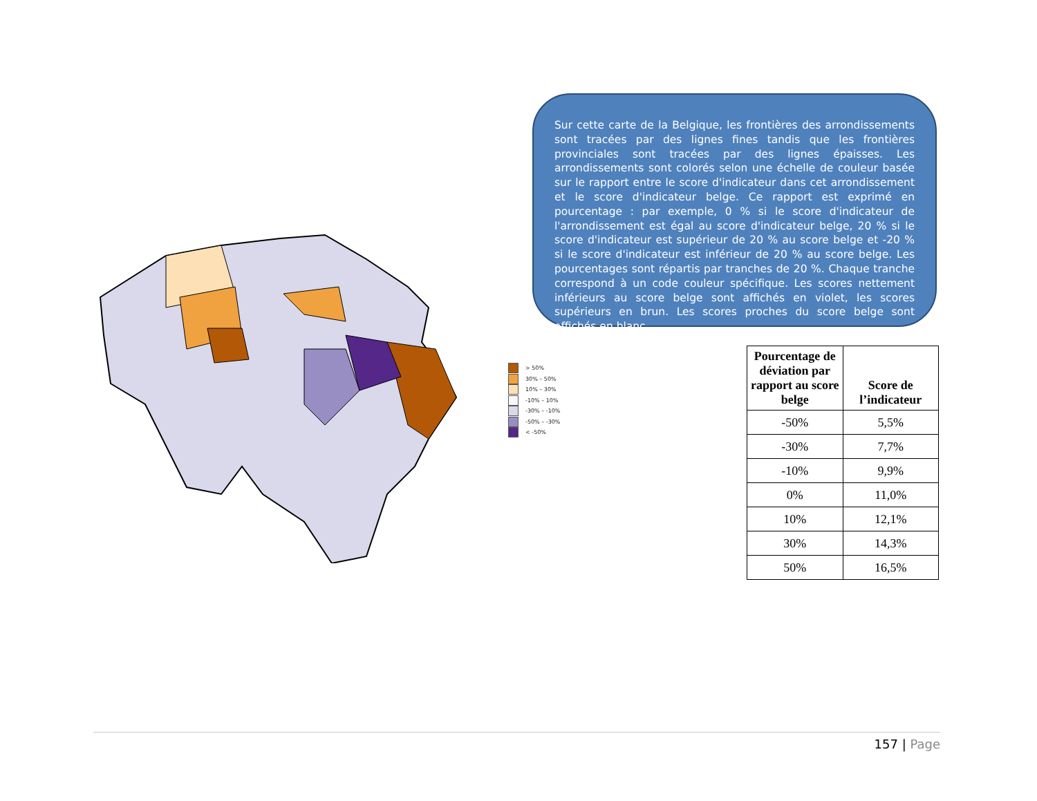> 50%
30% – 50%
10% – 30%
-10% – 10%
-30% – -10%
-50% – -30%
< -50%
Sur cette carte de la Belgique, les frontières des arrondissements sont tracées par des lignes fines tandis que les frontières provinciales sont tracées par des lignes épaisses. Les arrondissements sont colorés selon une échelle de couleur basée sur le rapport entre le score d'indicateur dans cet arrondissement et le score d'indicateur belge. Ce rapport est exprimé en pourcentage : par exemple, 0 % si le score d'indicateur de l'arrondissement est égal au score d'indicateur belge, 20 % si le score d'indicateur est supérieur de 20 % au score belge et -20 % si le score d'indicateur est inférieur de 20 % au score belge. Les pourcentages sont répartis par tranches de 20 %. Chaque tranche correspond à un code couleur spécifique. Les scores nettement inférieurs au score belge sont affichés en violet, les scores supérieurs en brun. Les scores proches du score belge sont affichés en blanc.
| Pourcentage de déviation par rapport au score belge | Score de l’indicateur |
| --- | --- |
| -50% | 5,5% |
| -30% | 7,7% |
| -10% | 9,9% |
| 0% | 11,0% |
| 10% | 12,1% |
| 30% | 14,3% |
| 50% | 16,5% |
157 | Page